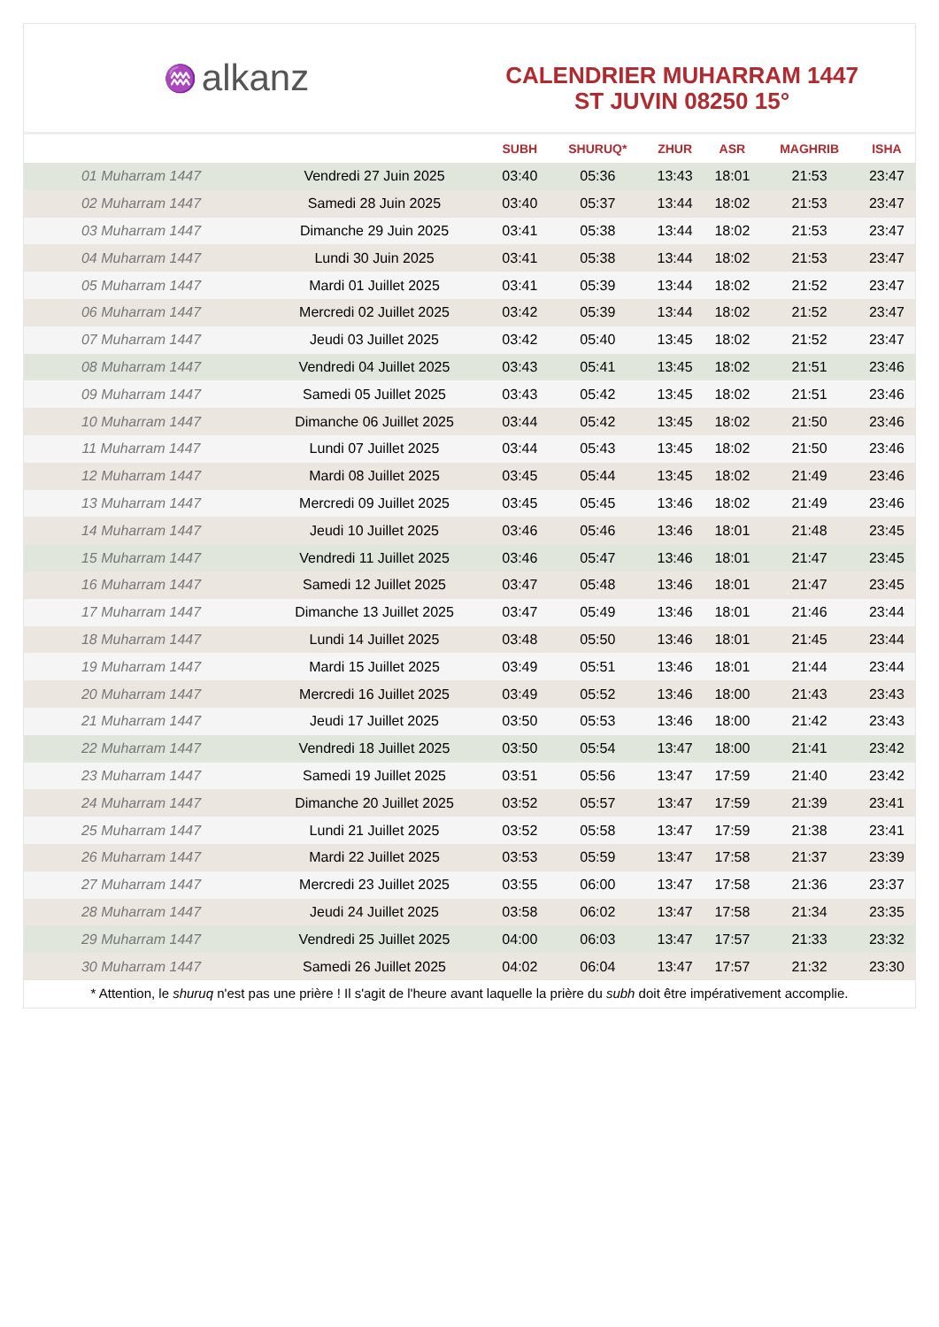♒ alkanz
CALENDRIER MUHARRAM 1447
ST JUVIN 08250 15°
| | | SUBH | SHURUQ* | ZHUR | ASR | MAGHRIB | ISHA |
| --- | --- | --- | --- | --- | --- | --- | --- |
| 01 Muharram 1447 | Vendredi 27 Juin 2025 | 03:40 | 05:36 | 13:43 | 18:01 | 21:53 | 23:47 |
| 02 Muharram 1447 | Samedi 28 Juin 2025 | 03:40 | 05:37 | 13:44 | 18:02 | 21:53 | 23:47 |
| 03 Muharram 1447 | Dimanche 29 Juin 2025 | 03:41 | 05:38 | 13:44 | 18:02 | 21:53 | 23:47 |
| 04 Muharram 1447 | Lundi 30 Juin 2025 | 03:41 | 05:38 | 13:44 | 18:02 | 21:53 | 23:47 |
| 05 Muharram 1447 | Mardi 01 Juillet 2025 | 03:41 | 05:39 | 13:44 | 18:02 | 21:52 | 23:47 |
| 06 Muharram 1447 | Mercredi 02 Juillet 2025 | 03:42 | 05:39 | 13:44 | 18:02 | 21:52 | 23:47 |
| 07 Muharram 1447 | Jeudi 03 Juillet 2025 | 03:42 | 05:40 | 13:45 | 18:02 | 21:52 | 23:47 |
| 08 Muharram 1447 | Vendredi 04 Juillet 2025 | 03:43 | 05:41 | 13:45 | 18:02 | 21:51 | 23:46 |
| 09 Muharram 1447 | Samedi 05 Juillet 2025 | 03:43 | 05:42 | 13:45 | 18:02 | 21:51 | 23:46 |
| 10 Muharram 1447 | Dimanche 06 Juillet 2025 | 03:44 | 05:42 | 13:45 | 18:02 | 21:50 | 23:46 |
| 11 Muharram 1447 | Lundi 07 Juillet 2025 | 03:44 | 05:43 | 13:45 | 18:02 | 21:50 | 23:46 |
| 12 Muharram 1447 | Mardi 08 Juillet 2025 | 03:45 | 05:44 | 13:45 | 18:02 | 21:49 | 23:46 |
| 13 Muharram 1447 | Mercredi 09 Juillet 2025 | 03:45 | 05:45 | 13:46 | 18:02 | 21:49 | 23:46 |
| 14 Muharram 1447 | Jeudi 10 Juillet 2025 | 03:46 | 05:46 | 13:46 | 18:01 | 21:48 | 23:45 |
| 15 Muharram 1447 | Vendredi 11 Juillet 2025 | 03:46 | 05:47 | 13:46 | 18:01 | 21:47 | 23:45 |
| 16 Muharram 1447 | Samedi 12 Juillet 2025 | 03:47 | 05:48 | 13:46 | 18:01 | 21:47 | 23:45 |
| 17 Muharram 1447 | Dimanche 13 Juillet 2025 | 03:47 | 05:49 | 13:46 | 18:01 | 21:46 | 23:44 |
| 18 Muharram 1447 | Lundi 14 Juillet 2025 | 03:48 | 05:50 | 13:46 | 18:01 | 21:45 | 23:44 |
| 19 Muharram 1447 | Mardi 15 Juillet 2025 | 03:49 | 05:51 | 13:46 | 18:01 | 21:44 | 23:44 |
| 20 Muharram 1447 | Mercredi 16 Juillet 2025 | 03:49 | 05:52 | 13:46 | 18:00 | 21:43 | 23:43 |
| 21 Muharram 1447 | Jeudi 17 Juillet 2025 | 03:50 | 05:53 | 13:46 | 18:00 | 21:42 | 23:43 |
| 22 Muharram 1447 | Vendredi 18 Juillet 2025 | 03:50 | 05:54 | 13:47 | 18:00 | 21:41 | 23:42 |
| 23 Muharram 1447 | Samedi 19 Juillet 2025 | 03:51 | 05:56 | 13:47 | 17:59 | 21:40 | 23:42 |
| 24 Muharram 1447 | Dimanche 20 Juillet 2025 | 03:52 | 05:57 | 13:47 | 17:59 | 21:39 | 23:41 |
| 25 Muharram 1447 | Lundi 21 Juillet 2025 | 03:52 | 05:58 | 13:47 | 17:59 | 21:38 | 23:41 |
| 26 Muharram 1447 | Mardi 22 Juillet 2025 | 03:53 | 05:59 | 13:47 | 17:58 | 21:37 | 23:39 |
| 27 Muharram 1447 | Mercredi 23 Juillet 2025 | 03:55 | 06:00 | 13:47 | 17:58 | 21:36 | 23:37 |
| 28 Muharram 1447 | Jeudi 24 Juillet 2025 | 03:58 | 06:02 | 13:47 | 17:58 | 21:34 | 23:35 |
| 29 Muharram 1447 | Vendredi 25 Juillet 2025 | 04:00 | 06:03 | 13:47 | 17:57 | 21:33 | 23:32 |
| 30 Muharram 1447 | Samedi 26 Juillet 2025 | 04:02 | 06:04 | 13:47 | 17:57 | 21:32 | 23:30 |
* Attention, le shuruq n'est pas une prière ! Il s'agit de l'heure avant laquelle la prière du subh doit être impérativement accomplie.